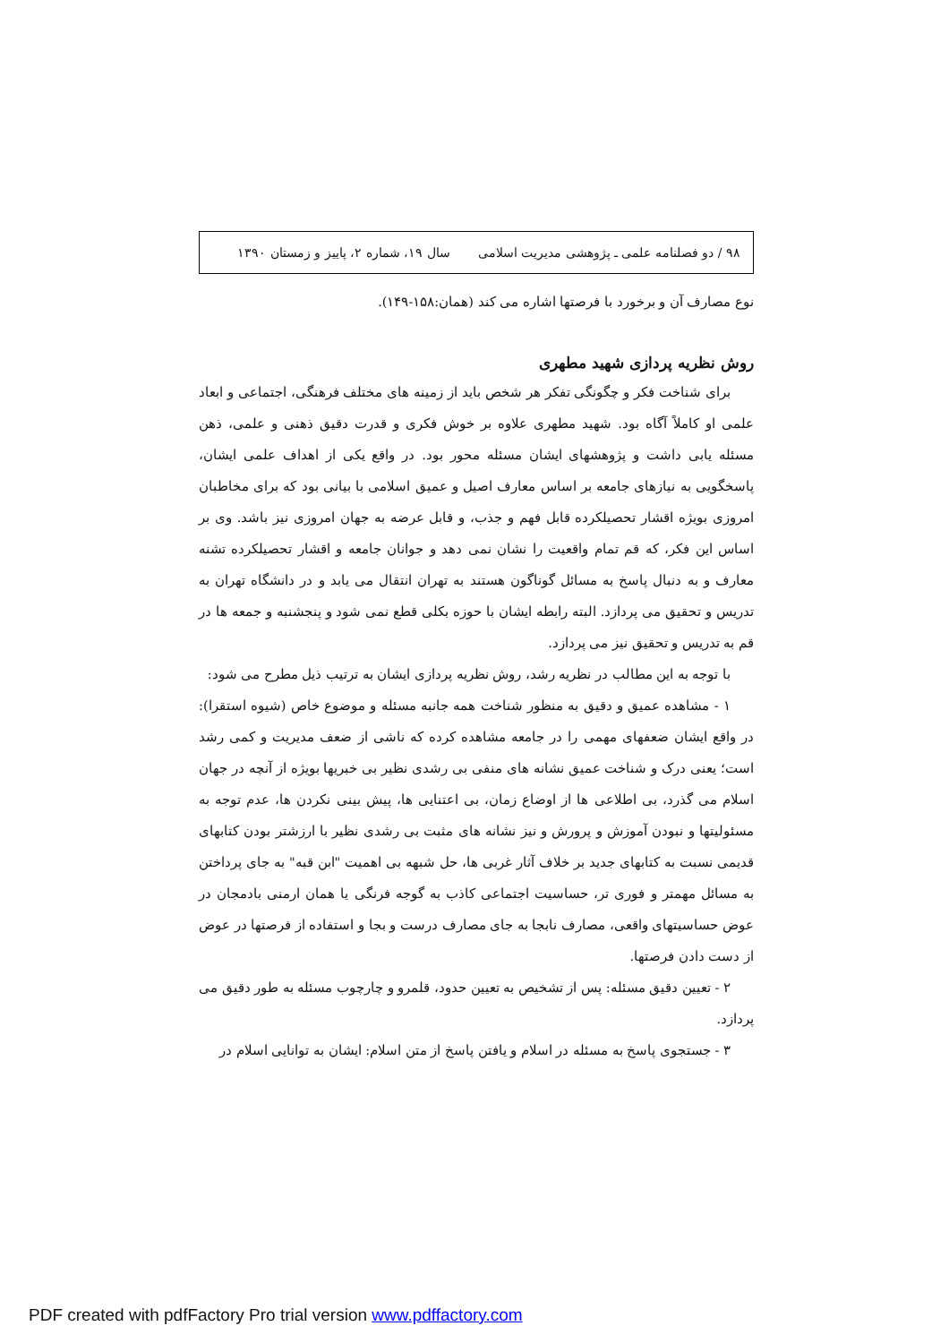۹۸ / دو فصلنامه علمی ـ پژوهشی مدیریت اسلامی سال ۱۹، شماره ۲، پاییز و زمستان ۱۳۹۰
نوع مصارف آن و برخورد با فرصتها اشاره می کند (همان:۱۵۸-۱۴۹).
روش نظریه پردازی شهید مطهری
برای شناخت فکر و چگونگی تفکر هر شخص باید از زمینه های مختلف فرهنگی، اجتماعی و ابعاد علمی او کاملاً آگاه بود. شهید مطهری علاوه بر خوش فکری و قدرت دقیق ذهنی و علمی، ذهن مسئله یابی داشت و پژوهشهای ایشان مسئله محور بود. در واقع یکی از اهداف علمی ایشان، پاسخگویی به نیازهای جامعه بر اساس معارف اصیل و عمیق اسلامی با بیانی بود که برای مخاطبان امروزی بویژه اقشار تحصیلکرده قابل فهم و جذب، و قابل عرضه به جهان امروزی نیز باشد. وی بر اساس این فکر، که قم تمام واقعیت را نشان نمی دهد و جوانان جامعه و اقشار تحصیلکرده تشنه معارف و به دنبال پاسخ به مسائل گوناگون هستند به تهران انتقال می یابد و در دانشگاه تهران به تدریس و تحقیق می پردازد. البته رابطه ایشان با حوزه بکلی قطع نمی شود و پنجشنبه و جمعه ها در قم به تدریس و تحقیق نیز می پردازد.
با توجه به این مطالب در نظریه رشد، روش نظریه پردازی ایشان به ترتیب ذیل مطرح می شود:
۱ - مشاهده عمیق و دقیق به منظور شناخت همه جانبه مسئله و موضوع خاص (شیوه استقرا): در واقع ایشان ضعفهای مهمی را در جامعه مشاهده کرده که ناشی از ضعف مدیریت و کمی رشد است؛ یعنی درک و شناخت عمیق نشانه های منفی بی رشدی نظیر بی خبریها بویژه از آنچه در جهان اسلام می گذرد، بی اطلاعی ها از اوضاع زمان، بی اعتنایی ها، پیش بینی نکردن ها، عدم توجه به مسئولیتها و نبودن آموزش و پرورش و نیز نشانه های مثبت بی رشدی نظیر با ارزشتر بودن کتابهای قدیمی نسبت به کتابهای جدید بر خلاف آثار غربی ها، حل شبهه بی اهمیت "ابن قبه" به جای پرداختن به مسائل مهمتر و فوری تر، حساسیت اجتماعی کاذب به گوجه فرنگی یا همان ارمنی بادمجان در عوض حساسیتهای واقعی، مصارف نابجا به جای مصارف درست و بجا و استفاده از فرصتها در عوض از دست دادن فرصتها.
۲ - تعیین دقیق مسئله: پس از تشخیص به تعیین حدود، قلمرو و چارچوب مسئله به طور دقیق می پردازد.
۳ - جستجوی پاسخ به مسئله در اسلام و یافتن پاسخ از متن اسلام: ایشان به توانایی اسلام در
PDF created with pdfFactory Pro trial version www.pdffactory.com